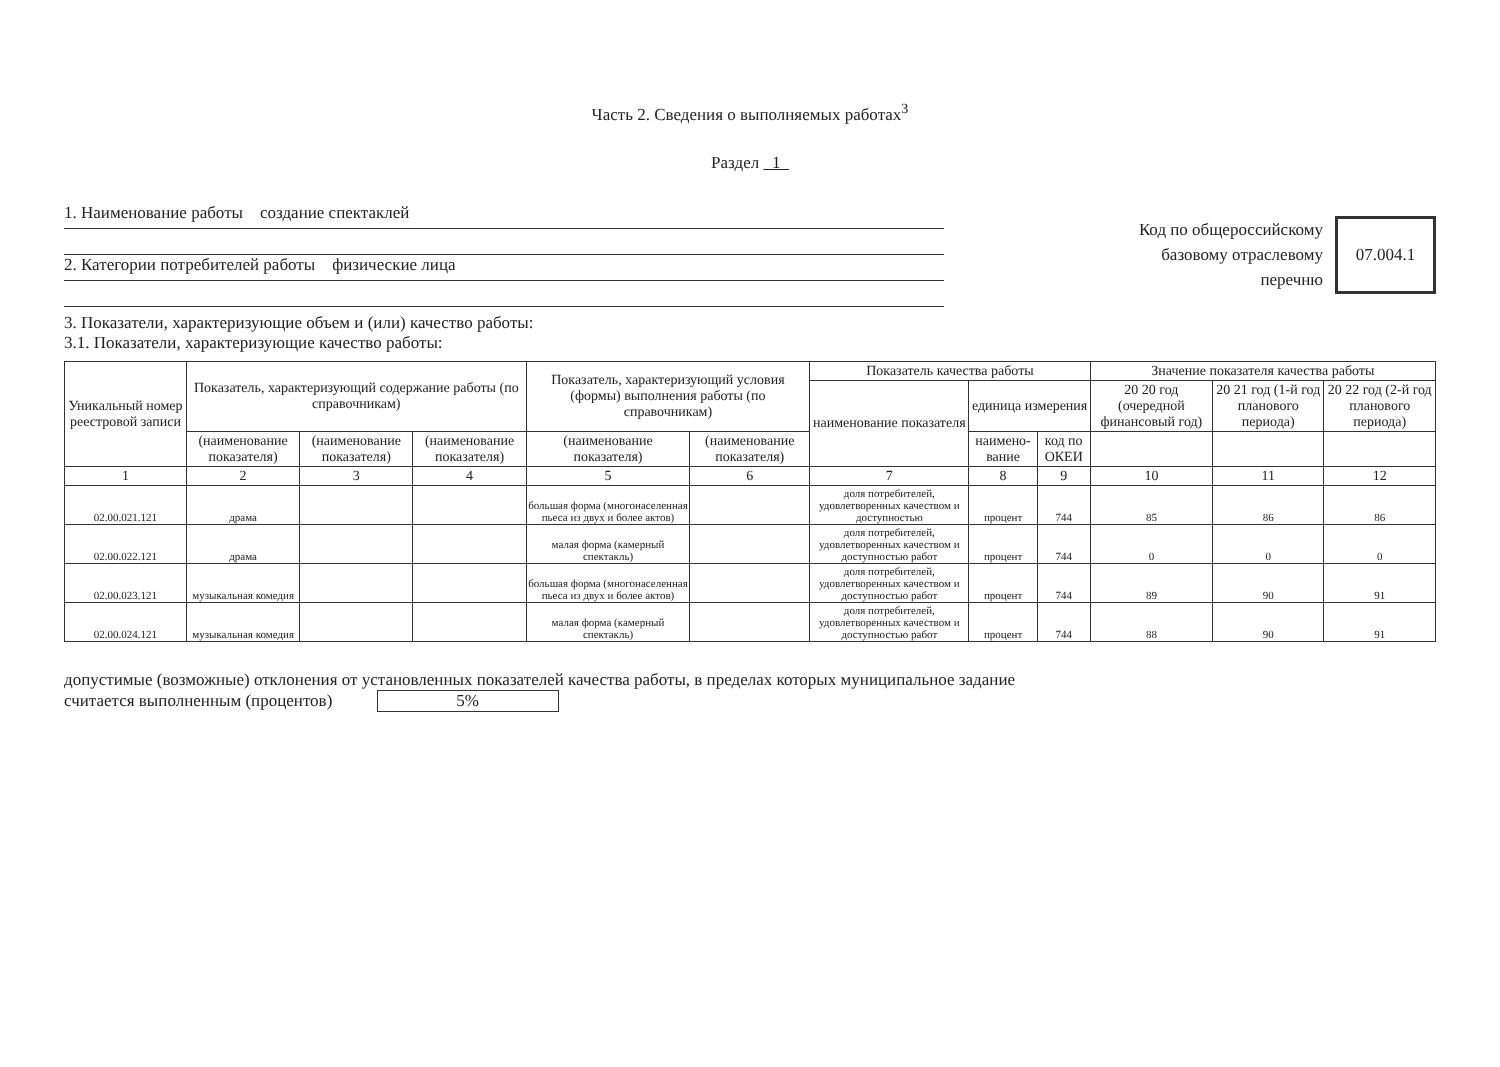Часть 2. Сведения о выполняемых работах<sup>3</sup>
Раздел 1
1. Наименование работы создание спектаклей
2. Категории потребителей работы физические лица
Код по общероссийскому
базовому отраслевому
перечню
07.004.1
3. Показатели, характеризующие объем и (или) качество работы:
3.1. Показатели, характеризующие качество работы:
| Уникальный номер реестровой записи | Показатель, характеризующий содержание работы (по справочникам) | | | Показатель, характеризующий условия (формы) выполнения работы (по справочникам) | | Показатель качества работы | | | Значение показателя качества работы | | |
| --- | --- | --- | --- | --- | --- | --- | --- | --- | --- | --- | --- |
| | | | | | | наименование показателя | единица измерения | | 20 20 год (очередной финансовый год) | 20 21 год (1-й год планового периода) | 20 22 год (2-й год планового периода) |
| | (наименование показателя) | (наименование показателя) | (наименование показателя) | (наименование показателя) | (наименование показателя) | | наимено-вание | код по ОКЕИ | | | |
| 1 | 2 | 3 | 4 | 5 | 6 | 7 | 8 | 9 | 10 | 11 | 12 |
| 02.00.021.121 | драма | | | большая форма (многонаселенная пьеса из двух и более актов) | | доля потребителей, удовлетворенных качеством и доступностью | процент | 744 | 85 | 86 | 86 |
| 02.00.022.121 | драма | | | малая форма (камерный спектакль) | | доля потребителей, удовлетворенных качеством и доступностью работ | процент | 744 | 0 | 0 | 0 |
| 02.00.023.121 | музыкальная комедия | | | большая форма (многонаселенная пьеса из двух и более актов) | | доля потребителей, удовлетворенных качеством и доступностью работ | процент | 744 | 89 | 90 | 91 |
| 02.00.024.121 | музыкальная комедия | | | малая форма (камерный спектакль) | | доля потребителей, удовлетворенных качеством и доступностью работ | процент | 744 | 88 | 90 | 91 |
допустимые (возможные) отклонения от установленных показателей качества работы, в пределах которых муниципальное задание
считается выполненным (процентов) 5%